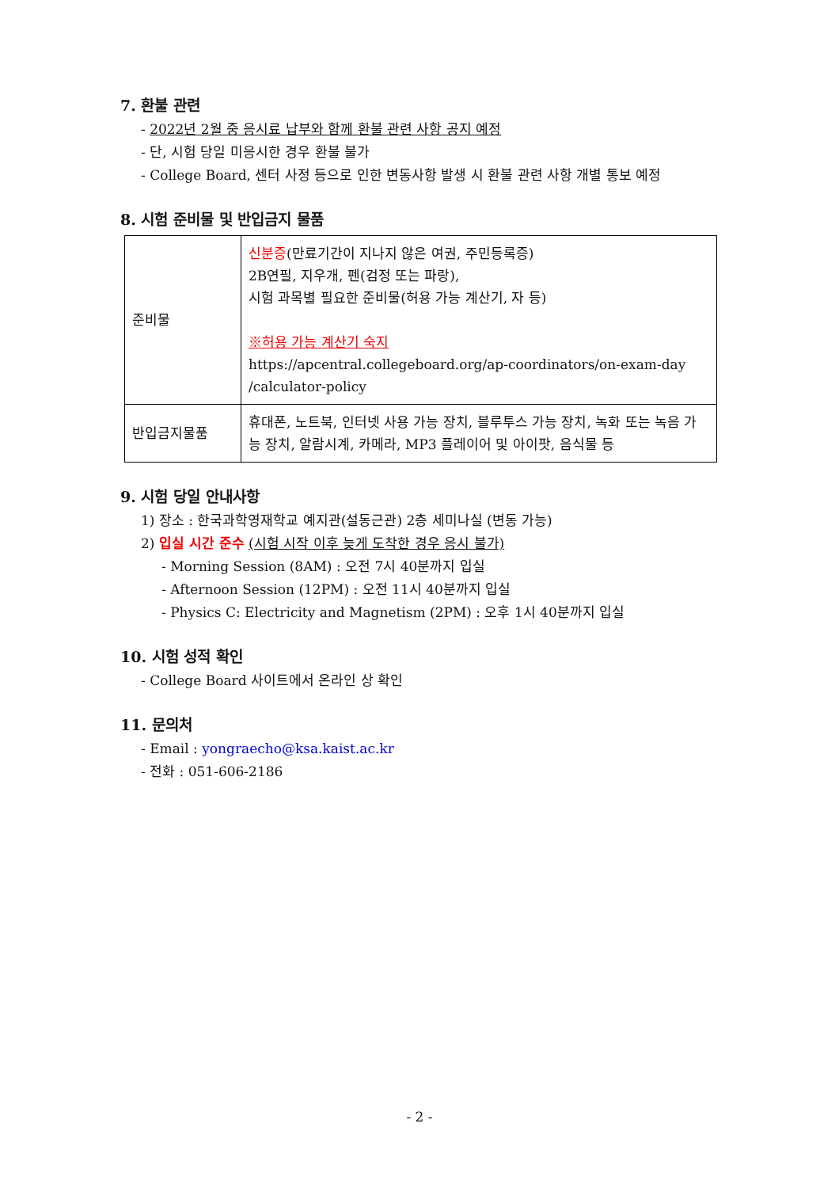7. 환불 관련
- 2022년 2월 중 응시료 납부와 함께 환불 관련 사항 공지 예정
- 단, 시험 당일 미응시한 경우 환불 불가
- College Board, 센터 사정 등으로 인한 변동사항 발생 시 환불 관련 사항 개별 통보 예정
8. 시험 준비물 및 반입금지 물품
| 준비물 | 신분증 (만료기간이 지나지 않은 여권, 주민등록증) 2B연필, 지우개, 펜(검정 또는 파랑), 시험 과목별 필요한 준비물(허용 가능 계산기, 자 등) ※허용 가능 계산기 숙지 https://apcentral.collegeboard.org/ap-coordinators/on-exam-day /calculator-policy |
| 반입금지물품 | 휴대폰, 노트북, 인터넷 사용 가능 장치, 블루투스 가능 장치, 녹화 또는 녹음 가능 장치, 알람시계, 카메라, MP3 플레이어 및 아이팟, 음식물 등 |
9. 시험 당일 안내사항
1) 장소 : 한국과학영재학교 예지관(설동근관) 2층 세미나실 (변동 가능)
2) 입실 시간 준수 (시험 시작 이후 늦게 도착한 경우 응시 불가)
- Morning Session (8AM) : 오전 7시 40분까지 입실
- Afternoon Session (12PM) : 오전 11시 40분까지 입실
- Physics C: Electricity and Magnetism (2PM) : 오후 1시 40분까지 입실
10. 시험 성적 확인
- College Board 사이트에서 온라인 상 확인
11. 문의처
- Email : yongraecho@ksa.kaist.ac.kr
- 전화 : 051-606-2186
- 2 -